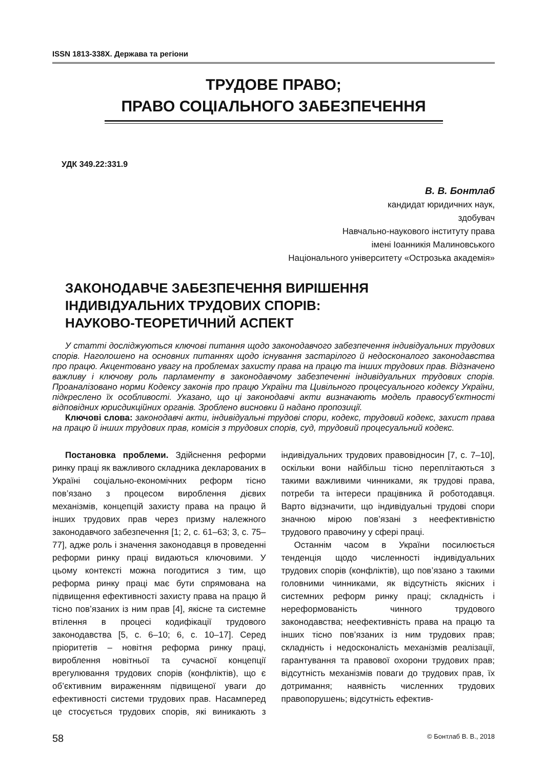ISSN 1813-338X. Держава та регіони
ТРУДОВЕ ПРАВО;
ПРАВО СОЦІАЛЬНОГО ЗАБЕЗПЕЧЕННЯ
УДК 349.22:331.9
В. В. Бонтлаб
кандидат юридичних наук,
здобувач
Навчально-наукового інституту права
імені Іоанникія Малиновського
Національного університету «Острозька академія»
ЗАКОНОДАВЧЕ ЗАБЕЗПЕЧЕННЯ ВИРІШЕННЯ
ІНДИВІДУАЛЬНИХ ТРУДОВИХ СПОРІВ:
НАУКОВО-ТЕОРЕТИЧНИЙ АСПЕКТ
У статті досліджуються ключові питання щодо законодавчого забезпечення індивідуальних трудових спорів. Наголошено на основних питаннях щодо існування застарілого й недосконалого законодавства про працю. Акцентовано увагу на проблемах захисту права на працю та інших трудових прав. Відзначено важливу і ключову роль парламенту в законодавчому забезпеченні індивідуальних трудових спорів. Проаналізовано норми Кодексу законів про працю України та Цивільного процесуального кодексу України, підкреслено їх особливості. Указано, що ці законодавчі акти визначають модель правосуб’єктності відповідних юрисдикційних органів. Зроблено висновки й надано пропозиції.
Ключові слова: законодавчі акти, індивідуальні трудові спори, кодекс, трудовий кодекс, захист права на працю й інших трудових прав, комісія з трудових спорів, суд, трудовий процесуальний кодекс.
Постановка проблеми. Здійснення реформи ринку праці як важливого складника декларованих в Україні соціально-економічних реформ тісно пов’язано з процесом вироблення дієвих механізмів, концепцій захисту права на працю й інших трудових прав через призму належного законодавчого забезпечення [1; 2, с. 61–63; 3, с. 75–77], адже роль і значення законодавця в проведенні реформи ринку праці видаються ключовими. У цьому контексті можна погодитися з тим, що реформа ринку праці має бути спрямована на підвищення ефективності захисту права на працю й тісно пов’язаних із ним прав [4], якісне та системне втілення в процесі кодифікації трудового законодавства [5, с. 6–10; 6, с. 10–17]. Серед пріоритетів – новітня реформа ринку праці, вироблення новітньої та сучасної концепції врегулювання трудових спорів (конфліктів), що є об’єктивним вираженням підвищеної уваги до ефективності системи трудових прав. Насамперед це стосується трудових спорів, які виникають з індивідуальних трудових правовідносин [7, с. 7–10], оскільки вони найбільш тісно переплітаються з такими важливими чинниками, як трудові права, потреби та інтереси працівника й роботодавця. Варто відзначити, що індивідуальні трудові спори значною мірою пов’язані з неефективністю трудового правочину у сфері праці.
Останнім часом в України посилюється тенденція щодо численності індивідуальних трудових спорів (конфліктів), що пов’язано з такими головними чинниками, як відсутність якісних і системних реформ ринку праці; складність і нереформованість чинного трудового законодавства; неефективність права на працю та інших тісно пов’язаних із ним трудових прав; складність і недосконалість механізмів реалізації, гарантування та правової охорони трудових прав; відсутність механізмів поваги до трудових прав, їх дотримання; наявність численних трудових правопорушень; відсутність ефектив-
58 © Бонтлаб В. В., 2018